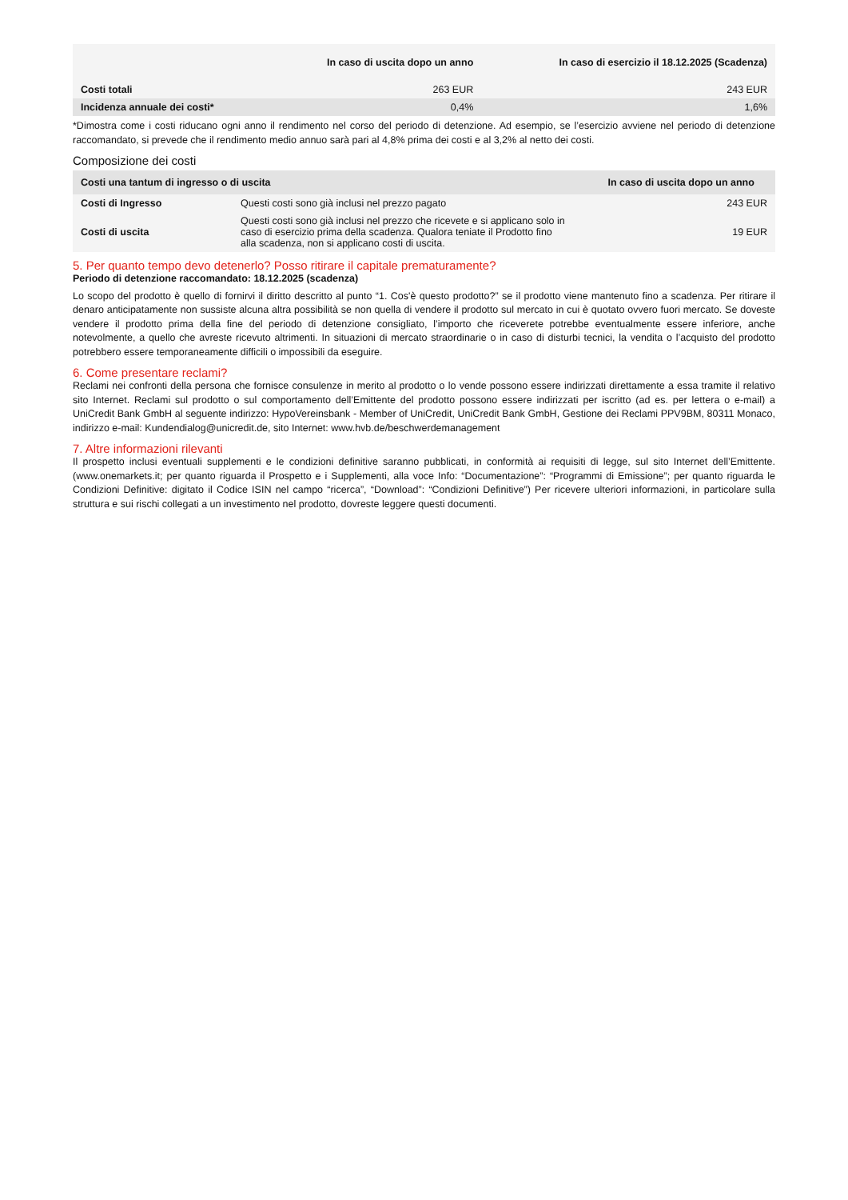| | In caso di uscita dopo un anno | In caso di esercizio il 18.12.2025 (Scadenza) |
| --- | --- | --- |
| Costi totali | 263 EUR | 243 EUR |
| Incidenza annuale dei costi* | 0,4% | 1,6% |
*Dimostra come i costi riducano ogni anno il rendimento nel corso del periodo di detenzione. Ad esempio, se l’esercizio avviene nel periodo di detenzione raccomandato, si prevede che il rendimento medio annuo sarà pari al 4,8% prima dei costi e al 3,2% al netto dei costi.
Composizione dei costi
| Costi una tantum di ingresso o di uscita | | In caso di uscita dopo un anno |
| --- | --- | --- |
| Costi di Ingresso | Questi costi sono già inclusi nel prezzo pagato | 243 EUR |
| Costi di uscita | Questi costi sono già inclusi nel prezzo che ricevete e si applicano solo in caso di esercizio prima della scadenza. Qualora teniate il Prodotto fino alla scadenza, non si applicano costi di uscita. | 19 EUR |
5. Per quanto tempo devo detenerlo? Posso ritirare il capitale prematuramente?
Periodo di detenzione raccomandato: 18.12.2025 (scadenza)
Lo scopo del prodotto è quello di fornirvi il diritto descritto al punto “1. Cos'è questo prodotto?” se il prodotto viene mantenuto fino a scadenza. Per ritirare il denaro anticipatamente non sussiste alcuna altra possibilità se non quella di vendere il prodotto sul mercato in cui è quotato ovvero fuori mercato. Se doveste vendere il prodotto prima della fine del periodo di detenzione consigliato, l’importo che riceverete potrebbe eventualmente essere inferiore, anche notevolmente, a quello che avreste ricevuto altrimenti. In situazioni di mercato straordinarie o in caso di disturbi tecnici, la vendita o l’acquisto del prodotto potrebbero essere temporaneamente difficili o impossibili da eseguire.
6. Come presentare reclami?
Reclami nei confronti della persona che fornisce consulenze in merito al prodotto o lo vende possono essere indirizzati direttamente a essa tramite il relativo sito Internet. Reclami sul prodotto o sul comportamento dell’Emittente del prodotto possono essere indirizzati per iscritto (ad es. per lettera o e-mail) a UniCredit Bank GmbH al seguente indirizzo: HypoVereinsbank - Member of UniCredit, UniCredit Bank GmbH, Gestione dei Reclami PPV9BM, 80311 Monaco, indirizzo e-mail: Kundendialog@unicredit.de, sito Internet: www.hvb.de/beschwerdemanagement
7. Altre informazioni rilevanti
Il prospetto inclusi eventuali supplementi e le condizioni definitive saranno pubblicati, in conformità ai requisiti di legge, sul sito Internet dell’Emittente. (www.onemarkets.it; per quanto riguarda il Prospetto e i Supplementi, alla voce Info: “Documentazione”: “Programmi di Emissione”; per quanto riguarda le Condizioni Definitive: digitato il Codice ISIN nel campo “ricerca”, “Download”: “Condizioni Definitive”) Per ricevere ulteriori informazioni, in particolare sulla struttura e sui rischi collegati a un investimento nel prodotto, dovreste leggere questi documenti.